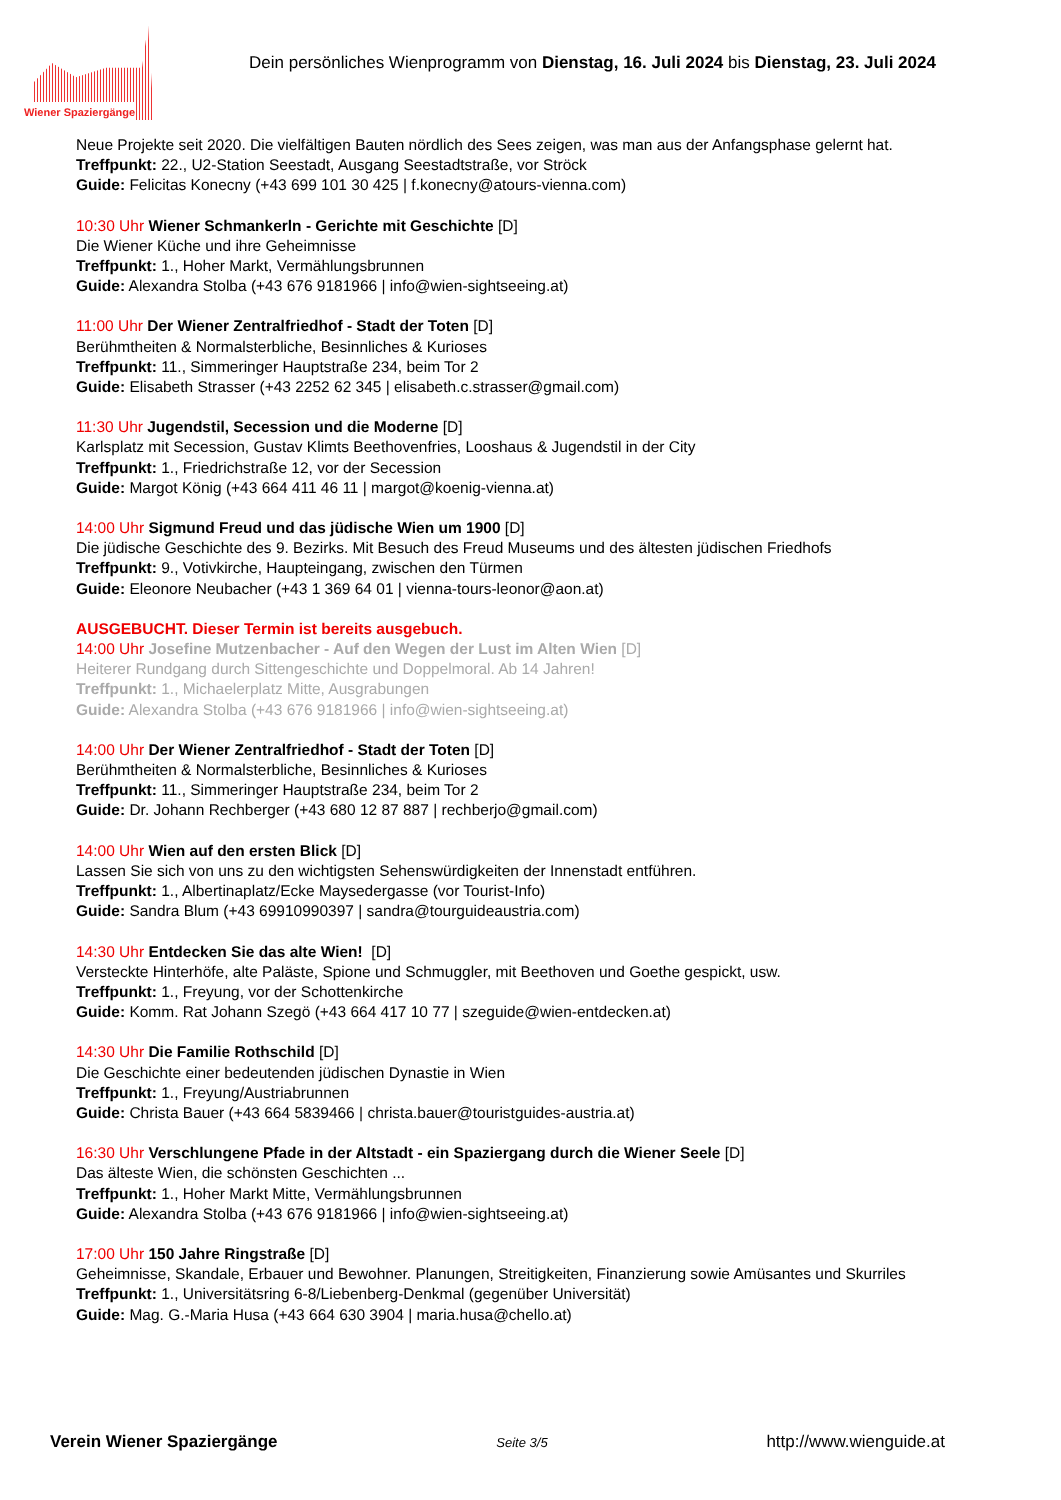Wiener Spaziergänge
Dein persönliches Wienprogramm von Dienstag, 16. Juli 2024 bis Dienstag, 23. Juli 2024
Neue Projekte seit 2020. Die vielfältigen Bauten nördlich des Sees zeigen, was man aus der Anfangsphase gelernt hat.
Treffpunkt: 22., U2-Station Seestadt, Ausgang Seestadtstraße, vor Ströck
Guide: Felicitas Konecny (+43 699 101 30 425 | f.konecny@atours-vienna.com)
10:30 Uhr Wiener Schmankerln - Gerichte mit Geschichte [D]
Die Wiener Küche und ihre Geheimnisse
Treffpunkt: 1., Hoher Markt, Vermählungsbrunnen
Guide: Alexandra Stolba (+43 676 9181966 | info@wien-sightseeing.at)
11:00 Uhr Der Wiener Zentralfriedhof - Stadt der Toten [D]
Berühmtheiten & Normalsterbliche, Besinnliches & Kurioses
Treffpunkt: 11., Simmeringer Hauptstraße 234, beim Tor 2
Guide: Elisabeth Strasser (+43 2252 62 345 | elisabeth.c.strasser@gmail.com)
11:30 Uhr Jugendstil, Secession und die Moderne [D]
Karlsplatz mit Secession, Gustav Klimts Beethovenfries, Looshaus & Jugendstil in der City
Treffpunkt: 1., Friedrichstraße 12, vor der Secession
Guide: Margot König (+43 664 411 46 11 | margot@koenig-vienna.at)
14:00 Uhr Sigmund Freud und das jüdische Wien um 1900 [D]
Die jüdische Geschichte des 9. Bezirks. Mit Besuch des Freud Museums und des ältesten jüdischen Friedhofs
Treffpunkt: 9., Votivkirche, Haupteingang, zwischen den Türmen
Guide: Eleonore Neubacher (+43 1 369 64 01 | vienna-tours-leonor@aon.at)
AUSGEBUCHT. Dieser Termin ist bereits ausgebuch.
14:00 Uhr Josefine Mutzenbacher - Auf den Wegen der Lust im Alten Wien [D]
Heiterer Rundgang durch Sittengeschichte und Doppelmoral. Ab 14 Jahren!
Treffpunkt: 1., Michaelerplatz Mitte, Ausgrabungen
Guide: Alexandra Stolba (+43 676 9181966 | info@wien-sightseeing.at)
14:00 Uhr Der Wiener Zentralfriedhof - Stadt der Toten [D]
Berühmtheiten & Normalsterbliche, Besinnliches & Kurioses
Treffpunkt: 11., Simmeringer Hauptstraße 234, beim Tor 2
Guide: Dr. Johann Rechberger (+43 680 12 87 887 | rechberjo@gmail.com)
14:00 Uhr Wien auf den ersten Blick [D]
Lassen Sie sich von uns zu den wichtigsten Sehenswürdigkeiten der Innenstadt entführen.
Treffpunkt: 1., Albertinaplatz/Ecke Maysedergasse (vor Tourist-Info)
Guide: Sandra Blum (+43 69910990397 | sandra@tourguideaustria.com)
14:30 Uhr Entdecken Sie das alte Wien! [D]
Versteckte Hinterhöfe, alte Paläste, Spione und Schmuggler, mit Beethoven und Goethe gespickt, usw.
Treffpunkt: 1., Freyung, vor der Schottenkirche
Guide: Komm. Rat Johann Szegö (+43 664 417 10 77 | szeguide@wien-entdecken.at)
14:30 Uhr Die Familie Rothschild [D]
Die Geschichte einer bedeutenden jüdischen Dynastie in Wien
Treffpunkt: 1., Freyung/Austriabrunnen
Guide: Christa Bauer (+43 664 5839466 | christa.bauer@touristguides-austria.at)
16:30 Uhr Verschlungene Pfade in der Altstadt - ein Spaziergang durch die Wiener Seele [D]
Das älteste Wien, die schönsten Geschichten ...
Treffpunkt: 1., Hoher Markt Mitte, Vermählungsbrunnen
Guide: Alexandra Stolba (+43 676 9181966 | info@wien-sightseeing.at)
17:00 Uhr 150 Jahre Ringstraße [D]
Geheimnisse, Skandale, Erbauer und Bewohner. Planungen, Streitigkeiten, Finanzierung sowie Amüsantes und Skurriles
Treffpunkt: 1., Universitätsring 6-8/Liebenberg-Denkmal (gegenüber Universität)
Guide: Mag. G.-Maria Husa (+43 664 630 3904 | maria.husa@chello.at)
Verein Wiener Spaziergänge Seite 3/5 http://www.wienguide.at